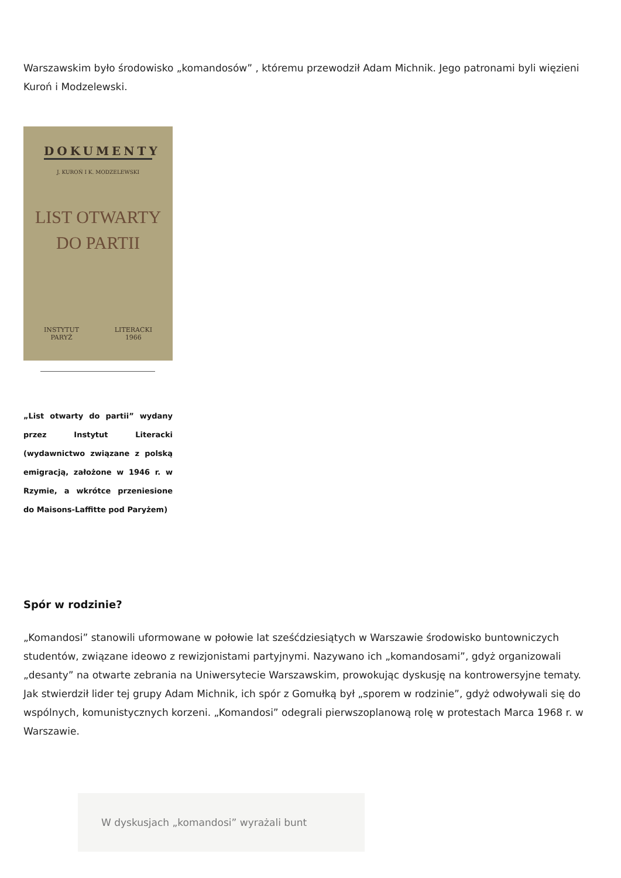Warszawskim było środowisko „komandosów” , któremu przewodził Adam Michnik. Jego patronami byli więzieni Kuroń i Modzelewski.
DOKUMENTY
J. KUROŃ I K. MODZELEWSKI
LIST OTWARTY
DO PARTII
INSTYTUT
PARYŻ LITERACKI
1966
„List otwarty do partii” wydany przez Instytut Literacki (wydawnictwo związane z polską emigracją, założone w 1946 r. w Rzymie, a wkrótce przeniesione do Maisons-Laffitte pod Paryżem)
Spór w rodzinie?
„Komandosi” stanowili uformowane w połowie lat sześćdziesiątych w Warszawie środowisko buntowniczych studentów, związane ideowo z rewizjonistami partyjnymi. Nazywano ich „komandosami”, gdyż organizowali „desanty” na otwarte zebrania na Uniwersytecie Warszawskim, prowokując dyskusję na kontrowersyjne tematy. Jak stwierdził lider tej grupy Adam Michnik, ich spór z Gomułką był „sporem w rodzinie”, gdyż odwoływali się do wspólnych, komunistycznych korzeni. „Komandosi” odegrali pierwszoplanową rolę w protestach Marca 1968 r. w Warszawie.
W dyskusjach „komandosi” wyrażali bunt